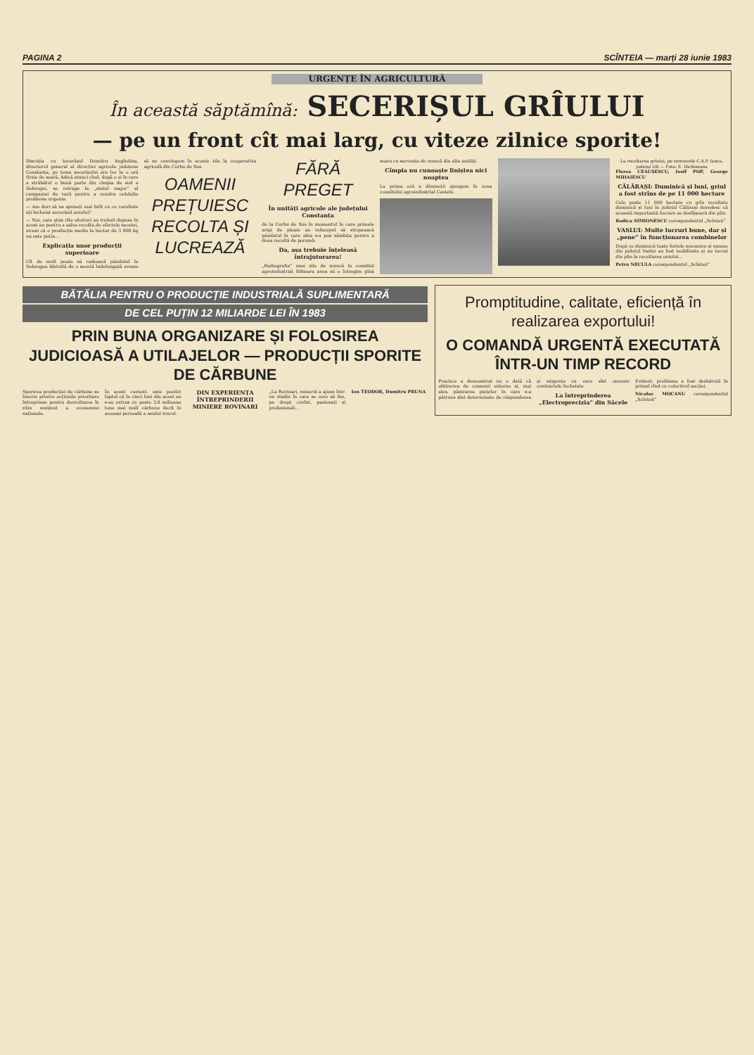PAGINA 2 SCÎNTEIA — marți 28 iunie 1983
URGENȚE ÎN AGRICULTURĂ
În această săptămînă: SECERIȘUL GRÎULUI
— pe un front cît mai larg, cu viteze zilnice sporite!
Discuția cu tovarășul Dumitru Anghelina, directorul general al direcției agricole județene Constanța, pe tema secerișului are loc la o oră tîrzie de seară. Adică atunci cînd, după o zi în care a străbătut o bună parte din cîmpia de sud a Dobrogei, se retrage la „statul major” al campaniei de vară pentru a rezolva celelalte probleme urgente.
— Am dori să ne spuneți mai întîi cu ce rezultate ați încheiat secerișul orzului?
— Noi, care știm cîte eforturi au trebuit depuse în acest an pentru a salva recolta de efectele secetei, zicem că o producție medie la hectar de 3 800 kg nu este puțin...
Explicația unor producții superioare
Cît de mult poate să rodească pămîntul în Dobrogea bîntuită de o secetă îndelungată aveam să ne convingem în aceste zile la cooperativa agricolă din Corbu de Sus.
OAMENII PREȚUIESC RECOLTA ȘI LUCREAZĂ FĂRĂ PREGET
În unități agricole ale județului Constanța
de la Corbu de Sus în momentul în care primele aripi de ploaie au reîncepul să stropească pămîntul în care abia s-a pus sămînța pentru a doua recoltă de porumb.
Da, așa trebuie înțeleasă întrajutorarea!
„Radiografia” unei zile de muncă în consiliul agroindustrial Sibioara avea să o întregim pînă seara cu secvențe de muncă din alte unități.
Cîmpia nu cunoaște liniștea nici noaptea
La prima oră a dimineții ajungem în zona consiliului agroindustrial Castelu.
La recoltarea grîului, pe terenurile C.A.P. Ianca, județul Olt — Foto: E. Dichiseanu
Florea CEAUȘESCU, Iosif POP, George MIHAIESCU
CĂLĂRAȘI: Duminică și luni, griul a fost strîns de pe 11 000 hectare
Cele peste 11 000 hectare cu grîu recoltate duminică și luni în județul Călărași dovedesc că această importantă lucrare se desfășoară din plin.
Rodica SIMIONESCU corespondentul „Scînteii”
VASLUI: Multe lucruri bune, dar și „pene” în funcționarea combinelor
După ce duminică toate forțele mecanice și umane din județul Vaslui au fost mobilizate și au lucrat din plin la recoltarea orzului...
Petru NECULA corespondentul „Scînteii”
BĂTĂLIA PENTRU O PRODUCȚIE INDUSTRIALĂ SUPLIMENTARĂ
DE CEL PUȚIN 12 MILIARDE LEI ÎN 1983
PRIN BUNA ORGANIZARE ȘI FOLOSIREA JUDICIOASĂ A UTILAJELOR — PRODUCȚII SPORITE DE CĂRBUNE
Sporirea producției de cărbune se înscrie printre acțiunile prioritare întreprinse pentru dezvoltarea în ritm susținut a economiei naționale.
În acest context, este pozitiv faptul că în cinci luni din acest an s-au extras cu peste 3,8 milioane tone mai mult cărbune decît în aceeași perioadă a anului trecut.
DIN EXPERIENȚA ÎNTREPRINDERII MINIERE ROVINARI
„La Rovinari, minerul a ajuns într-un stadiu în care se cere să fim, pe drept cuvînt, pasionați și profesionali...
Ion TEODOR, Dumitru PRUNA
Promptitudine, calitate, eficiență în realizarea exportului!
O COMANDĂ URGENTĂ EXECUTATĂ ÎNTR-UN TIMP RECORD
Practica a demonstrat nu o dată că obținerea de comenzi externe și, mai ales, păstrarea piețelor în care s-a pătruns sînt determinate de răspunderea și exigența cu care sînt onorate contractele încheiate.
La întreprinderea „Electroprecizia” din Săcele
Evident, problema a fost dezbătută în primul rînd cu colectivul secției.
Nicolae MOCANU corespondentul „Scînteii”